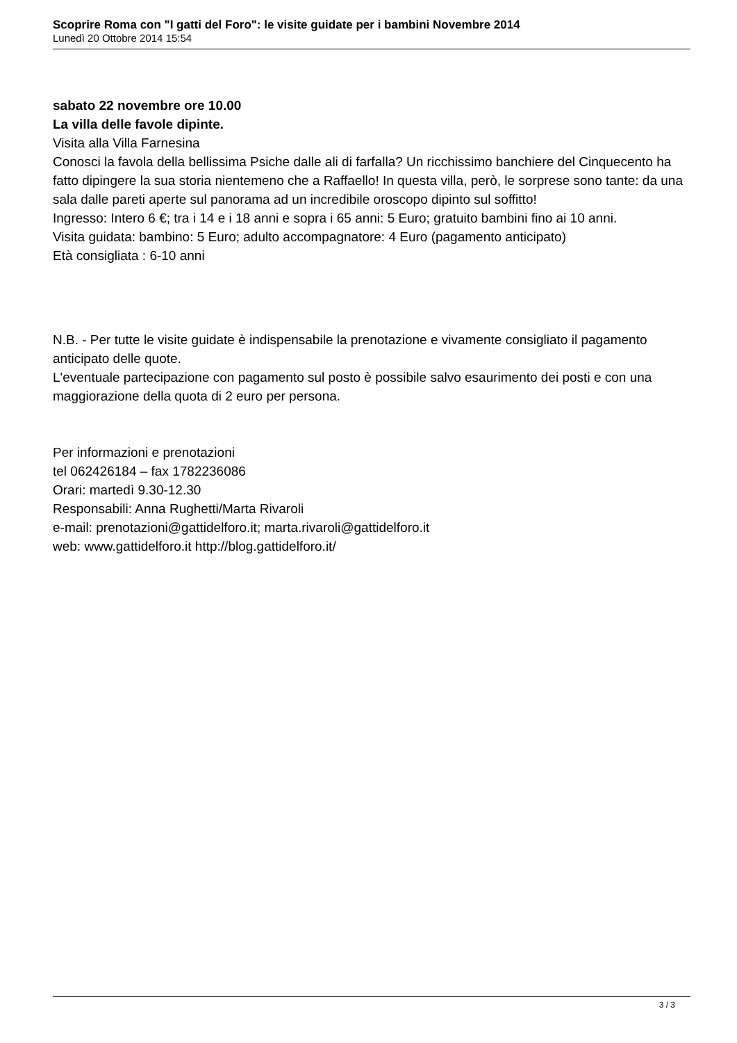Scoprire Roma con "I gatti del Foro": le visite guidate per i bambini Novembre 2014
Lunedì 20 Ottobre 2014 15:54
sabato 22 novembre ore 10.00
La villa delle favole dipinte.
Visita alla Villa Farnesina
Conosci la favola della bellissima Psiche dalle ali di farfalla? Un ricchissimo banchiere del Cinquecento ha fatto dipingere la sua storia nientemeno che a Raffaello! In questa villa, però, le sorprese sono tante: da una sala dalle pareti aperte sul panorama ad un incredibile oroscopo dipinto sul soffitto!
Ingresso: Intero 6 €; tra i 14 e i 18 anni e sopra i 65 anni: 5 Euro; gratuito bambini fino ai 10 anni.
Visita guidata: bambino: 5 Euro; adulto accompagnatore: 4 Euro (pagamento anticipato)
Età consigliata : 6-10 anni
N.B. - Per tutte le visite guidate è indispensabile la prenotazione e vivamente consigliato il pagamento anticipato delle quote.
L'eventuale partecipazione con pagamento sul posto è possibile salvo esaurimento dei posti e con una maggiorazione della quota di 2 euro per persona.
Per informazioni e prenotazioni
tel 062426184 – fax 1782236086
Orari: martedì 9.30-12.30
Responsabili: Anna Rughetti/Marta Rivaroli
e-mail: prenotazioni@gattidelforo.it; marta.rivaroli@gattidelforo.it
web: www.gattidelforo.it http://blog.gattidelforo.it/
3 / 3